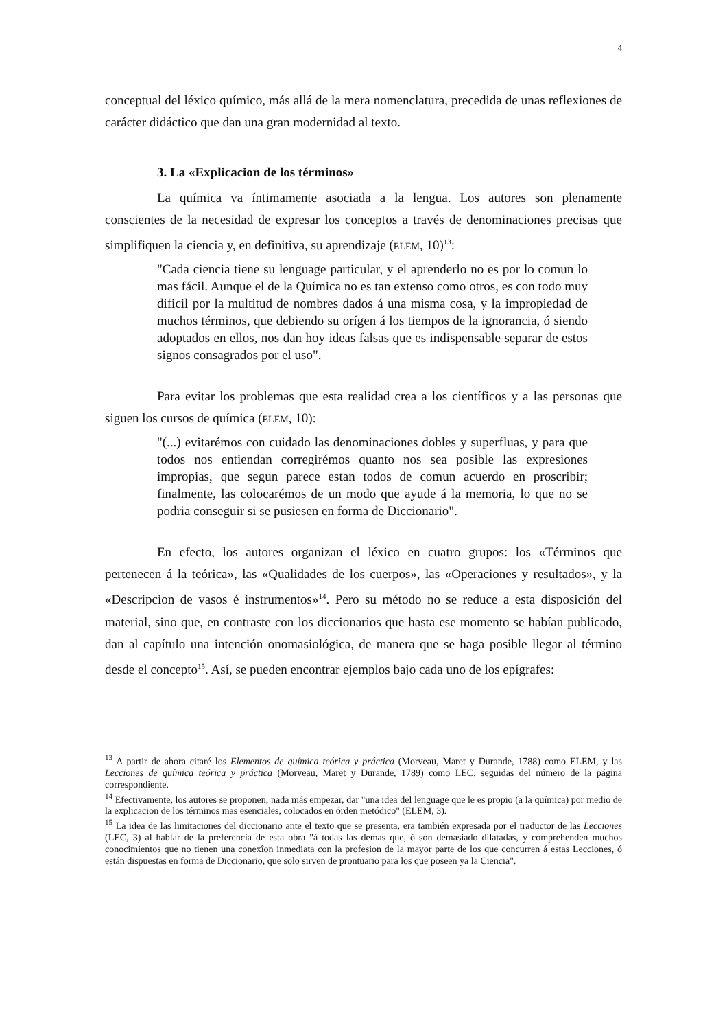4
conceptual del léxico químico, más allá de la mera nomenclatura, precedida de unas reflexiones de carácter didáctico que dan una gran modernidad al texto.
3. La «Explicacion de los términos»
La química va íntimamente asociada a la lengua. Los autores son plenamente conscientes de la necesidad de expresar los conceptos a través de denominaciones precisas que simplifiquen la ciencia y, en definitiva, su aprendizaje (ELEM, 10)<sup>13</sup>:
"Cada ciencia tiene su lenguage particular, y el aprenderlo no es por lo comun lo mas fácil. Aunque el de la Química no es tan extenso como otros, es con todo muy dificil por la multitud de nombres dados á una misma cosa, y la impropiedad de muchos términos, que debiendo su orígen á los tiempos de la ignorancia, ó siendo adoptados en ellos, nos dan hoy ideas falsas que es indispensable separar de estos signos consagrados por el uso".
Para evitar los problemas que esta realidad crea a los científicos y a las personas que siguen los cursos de química (ELEM, 10):
"(...) evitarémos con cuidado las denominaciones dobles y superfluas, y para que todos nos entiendan corregirémos quanto nos sea posible las expresiones impropias, que segun parece estan todos de comun acuerdo en proscribir; finalmente, las colocarémos de un modo que ayude á la memoria, lo que no se podria conseguir si se pusiesen en forma de Diccionario".
En efecto, los autores organizan el léxico en cuatro grupos: los «Términos que pertenecen á la teórica», las «Qualidades de los cuerpos», las «Operaciones y resultados», y la «Descripcion de vasos é instrumentos»<sup>14</sup>. Pero su método no se reduce a esta disposición del material, sino que, en contraste con los diccionarios que hasta ese momento se habían publicado, dan al capítulo una intención onomasiológica, de manera que se haga posible llegar al término desde el concepto<sup>15</sup>. Así, se pueden encontrar ejemplos bajo cada uno de los epígrafes:
<sup>13</sup> A partir de ahora citaré los Elementos de química teórica y práctica (Morveau, Maret y Durande, 1788) como ELEM, y las Lecciones de química teórica y práctica (Morveau, Maret y Durande, 1789) como LEC, seguidas del número de la página correspondiente.
<sup>14</sup> Efectivamente, los autores se proponen, nada más empezar, dar "una idea del lenguage que le es propio (a la química) por medio de la explicacion de los términos mas esenciales, colocados en órden metódico" (ELEM, 3).
<sup>15</sup> La idea de las limitaciones del diccionario ante el texto que se presenta, era también expresada por el traductor de las Lecciones (LEC, 3) al hablar de la preferencia de esta obra "á todas las demas que, ó son demasiado dilatadas, y comprehenden muchos conocimientos que no tienen una conexîon inmediata con la profesion de la mayor parte de los que concurren á estas Lecciones, ó están dispuestas en forma de Diccionario, que solo sirven de prontuario para los que poseen ya la Ciencia".